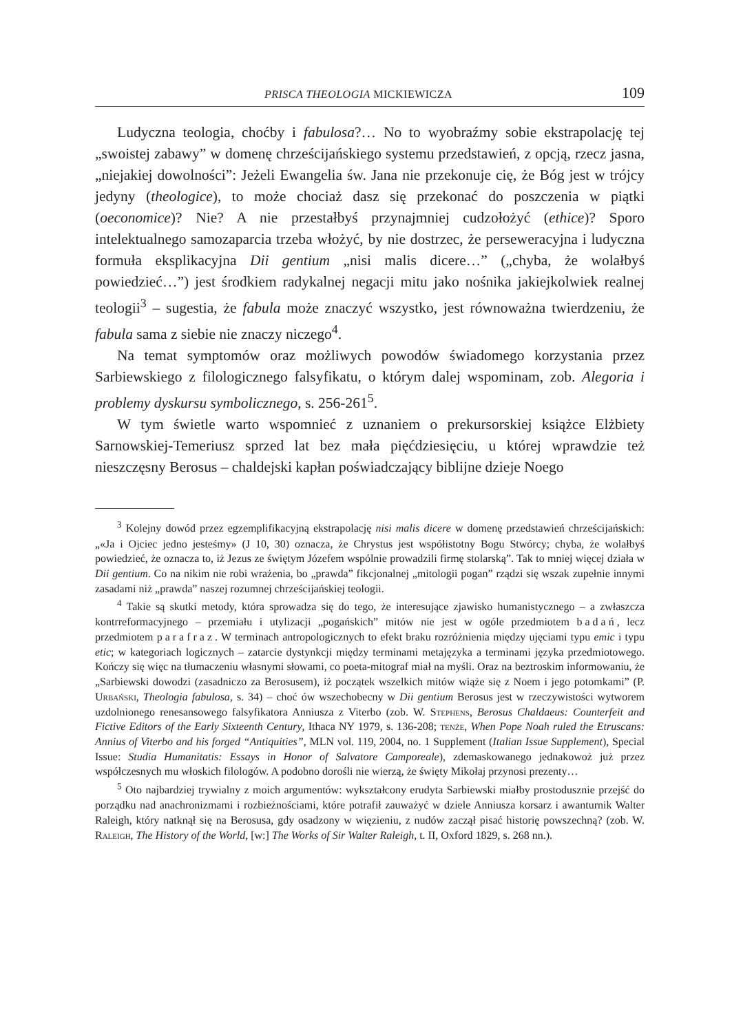PRISCA THEOLOGIA MICKIEWICZA 109
Ludyczna teologia, choćby i fabulosa?… No to wyobraźmy sobie ekstrapolację tej „swoistej zabawy” w domenę chrześcijańskiego systemu przedstawień, z opcją, rzecz jasna, „niejakiej dowolności”: Jeżeli Ewangelia św. Jana nie przekonuje cię, że Bóg jest w trójcy jedyny (theologice), to może chociaż dasz się przekonać do poszczenia w piątki (oeconomice)? Nie? A nie przestałbyś przynajmniej cudzołożyć (ethice)? Sporo intelektualnego samozaparcia trzeba włożyć, by nie dostrzec, że perseweracyjna i ludyczna formuła eksplikacyjna Dii gentium „nisi malis dicere…” („chyba, że wolałbyś powiedzieć…”) jest środkiem radykalnej negacji mitu jako nośnika jakiejkolwiek realnej teologii<sup>3</sup> – sugestia, że fabula może znaczyć wszystko, jest równoważna twierdzeniu, że fabula sama z siebie nie znaczy niczego<sup>4</sup>.
Na temat symptomów oraz możliwych powodów świadomego korzystania przez Sarbiewskiego z filologicznego falsyfikatu, o którym dalej wspominam, zob. Alegoria i problemy dyskursu symbolicznego, s. 256-261<sup>5</sup>.
W tym świetle warto wspomnieć z uznaniem o prekursorskiej książce Elżbiety Sarnowskiej-Temeriusz sprzed lat bez mała pięćdziesięciu, u której wprawdzie też nieszczęsny Berosus – chaldejski kapłan poświadczający biblijne dzieje Noego
<sup>3</sup> Kolejny dowód przez egzemplifikacyjną ekstrapolację nisi malis dicere w domenę przedstawień chrześcijańskich: „«Ja i Ojciec jedno jesteśmy» (J 10, 30) oznacza, że Chrystus jest współistotny Bogu Stwórcy; chyba, że wolałbyś powiedzieć, że oznacza to, iż Jezus ze świętym Józefem wspólnie prowadzili firmę stolarską”. Tak to mniej więcej działa w Dii gentium. Co na nikim nie robi wrażenia, bo „prawda” fikcjonalnej „mitologii pogan” rządzi się wszak zupełnie innymi zasadami niż „prawda” naszej rozumnej chrześcijańskiej teologii.
<sup>4</sup> Takie są skutki metody, która sprowadza się do tego, że interesujące zjawisko humanistycznego – a zwłaszcza kontrreformacyjnego – przemiału i utylizacji „pogańskich” mitów nie jest w ogóle przedmiotem badań, lecz przedmiotem parafraz. W terminach antropologicznych to efekt braku rozróżnienia między ujęciami typu emic i typu etic; w kategoriach logicznych – zatarcie dystynkcji między terminami metajęzyka a terminami języka przedmiotowego. Kończy się więc na tłumaczeniu własnymi słowami, co poeta-mitograf miał na myśli. Oraz na beztroskim informowaniu, że „Sarbiewski dowodzi (zasadniczo za Berosusem), iż początek wszelkich mitów wiąże się z Noem i jego potomkami” (P. Urbański, Theologia fabulosa, s. 34) – choć ów wszechobecny w Dii gentium Berosus jest w rzeczywistości wytworem uzdolnionego renesansowego falsyfikatora Anniusza z Viterbo (zob. W. Stephens, Berosus Chaldaeus: Counterfeit and Fictive Editors of the Early Sixteenth Century, Ithaca NY 1979, s. 136-208; tenże, When Pope Noah ruled the Etruscans: Annius of Viterbo and his forged “Antiquities”, MLN vol. 119, 2004, no. 1 Supplement (Italian Issue Supplement), Special Issue: Studia Humanitatis: Essays in Honor of Salvatore Camporeale), zdemaskowanego jednakowoż już przez współczesnych mu włoskich filologów. A podobno dorośli nie wierzą, że święty Mikołaj przynosi prezenty…
<sup>5</sup> Oto najbardziej trywialny z moich argumentów: wykształcony erudyta Sarbiewski miałby prostodusznie przejść do porządku nad anachronizmami i rozbieżnościami, które potrafił zauważyć w dziele Anniusza korsarz i awanturnik Walter Raleigh, który natknął się na Berosusa, gdy osadzony w więzieniu, z nudów zaczął pisać historię powszechną? (zob. W. Raleigh, The History of the World, [w:] The Works of Sir Walter Raleigh, t. II, Oxford 1829, s. 268 nn.).